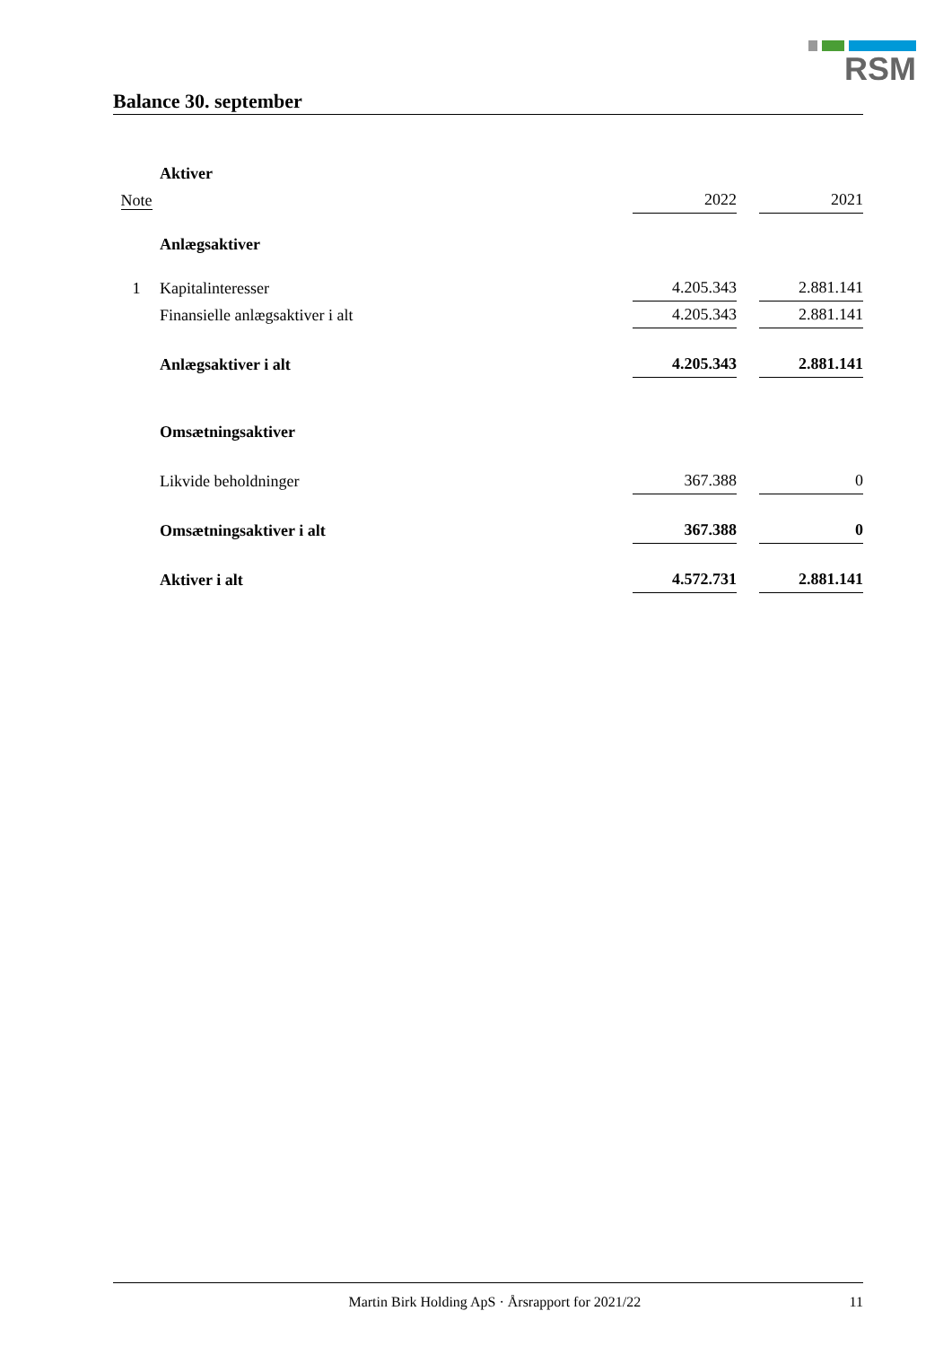RSM
Balance 30. september
| | Aktiver | | | | |
| Note | | 2022 | | 2021 | |
| | Anlægsaktiver | | | | |
| 1 | Kapitalinteresser | 4.205.343 | | 2.881.141 | |
| | Finansielle anlægsaktiver i alt | 4.205.343 | | 2.881.141 | |
| | Anlægsaktiver i alt | 4.205.343 | | 2.881.141 | |
| | Omsætningsaktiver | | | | |
| | Likvide beholdninger | 367.388 | | 0 | |
| | Omsætningsaktiver i alt | 367.388 | | 0 | |
| | Aktiver i alt | 4.572.731 | | 2.881.141 | |
Martin Birk Holding ApS · Årsrapport for 2021/22 11